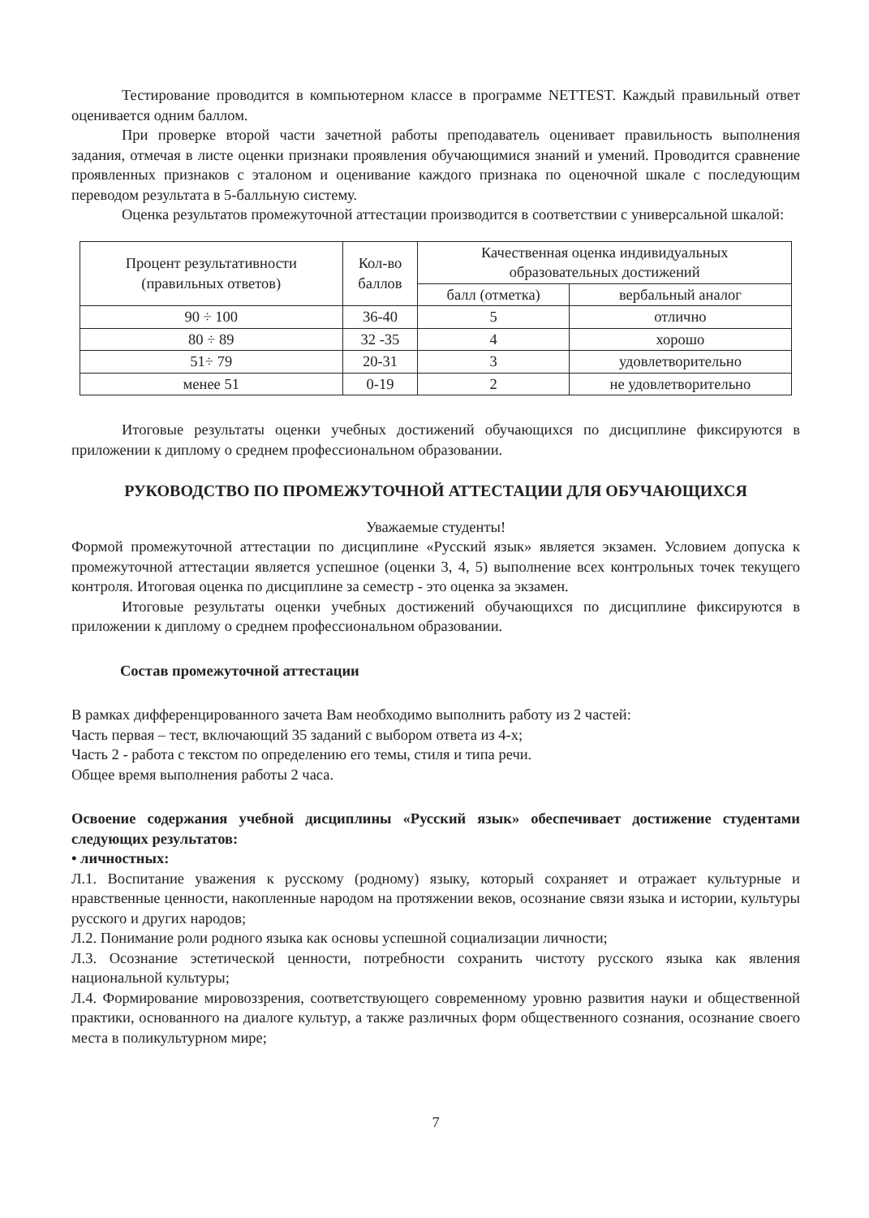Тестирование проводится в компьютерном классе в программе NETTEST. Каждый правильный ответ оценивается одним баллом.
При проверке второй части зачетной работы преподаватель оценивает правильность выполнения задания, отмечая в листе оценки признаки проявления обучающимися знаний и умений. Проводится сравнение проявленных признаков с эталоном и оценивание каждого признака по оценочной шкале с последующим переводом результата в 5-балльную систему.
Оценка результатов промежуточной аттестации производится в соответствии с универсальной шкалой:
| Процент результативности (правильных ответов) | Кол-во баллов | Качественная оценка индивидуальных образовательных достижений | |
| --- | --- | --- | --- |
| | | балл (отметка) | вербальный аналог |
| 90 ÷ 100 | 36-40 | 5 | отлично |
| 80 ÷ 89 | 32 -35 | 4 | хорошо |
| 51÷ 79 | 20-31 | 3 | удовлетворительно |
| менее 51 | 0-19 | 2 | не удовлетворительно |
Итоговые результаты оценки учебных достижений обучающихся по дисциплине фиксируются в приложении к диплому о среднем профессиональном образовании.
РУКОВОДСТВО ПО ПРОМЕЖУТОЧНОЙ АТТЕСТАЦИИ ДЛЯ ОБУЧАЮЩИХСЯ
Уважаемые студенты!
Формой промежуточной аттестации по дисциплине «Русский язык» является экзамен. Условием допуска к промежуточной аттестации является успешное (оценки 3, 4, 5) выполнение всех контрольных точек текущего контроля. Итоговая оценка по дисциплине за семестр - это оценка за экзамен.
Итоговые результаты оценки учебных достижений обучающихся по дисциплине фиксируются в приложении к диплому о среднем профессиональном образовании.
Состав промежуточной аттестации
В рамках дифференцированного зачета Вам необходимо выполнить работу из 2 частей:
Часть первая – тест, включающий 35 заданий с выбором ответа из 4-х;
Часть 2 - работа с текстом по определению его темы, стиля и типа речи.
Общее время выполнения работы 2 часа.
Освоение содержания учебной дисциплины «Русский язык» обеспечивает достижение студентами следующих результатов:
• личностных:
Л.1. Воспитание уважения к русскому (родному) языку, который сохраняет и отражает культурные и нравственные ценности, накопленные народом на протяжении веков, осознание связи языка и истории, культуры русского и других народов;
Л.2. Понимание роли родного языка как основы успешной социализации личности;
Л.3. Осознание эстетической ценности, потребности сохранить чистоту русского языка как явления национальной культуры;
Л.4. Формирование мировоззрения, соответствующего современному уровню развития науки и общественной практики, основанного на диалоге культур, а также различных форм общественного сознания, осознание своего места в поликультурном мире;
7